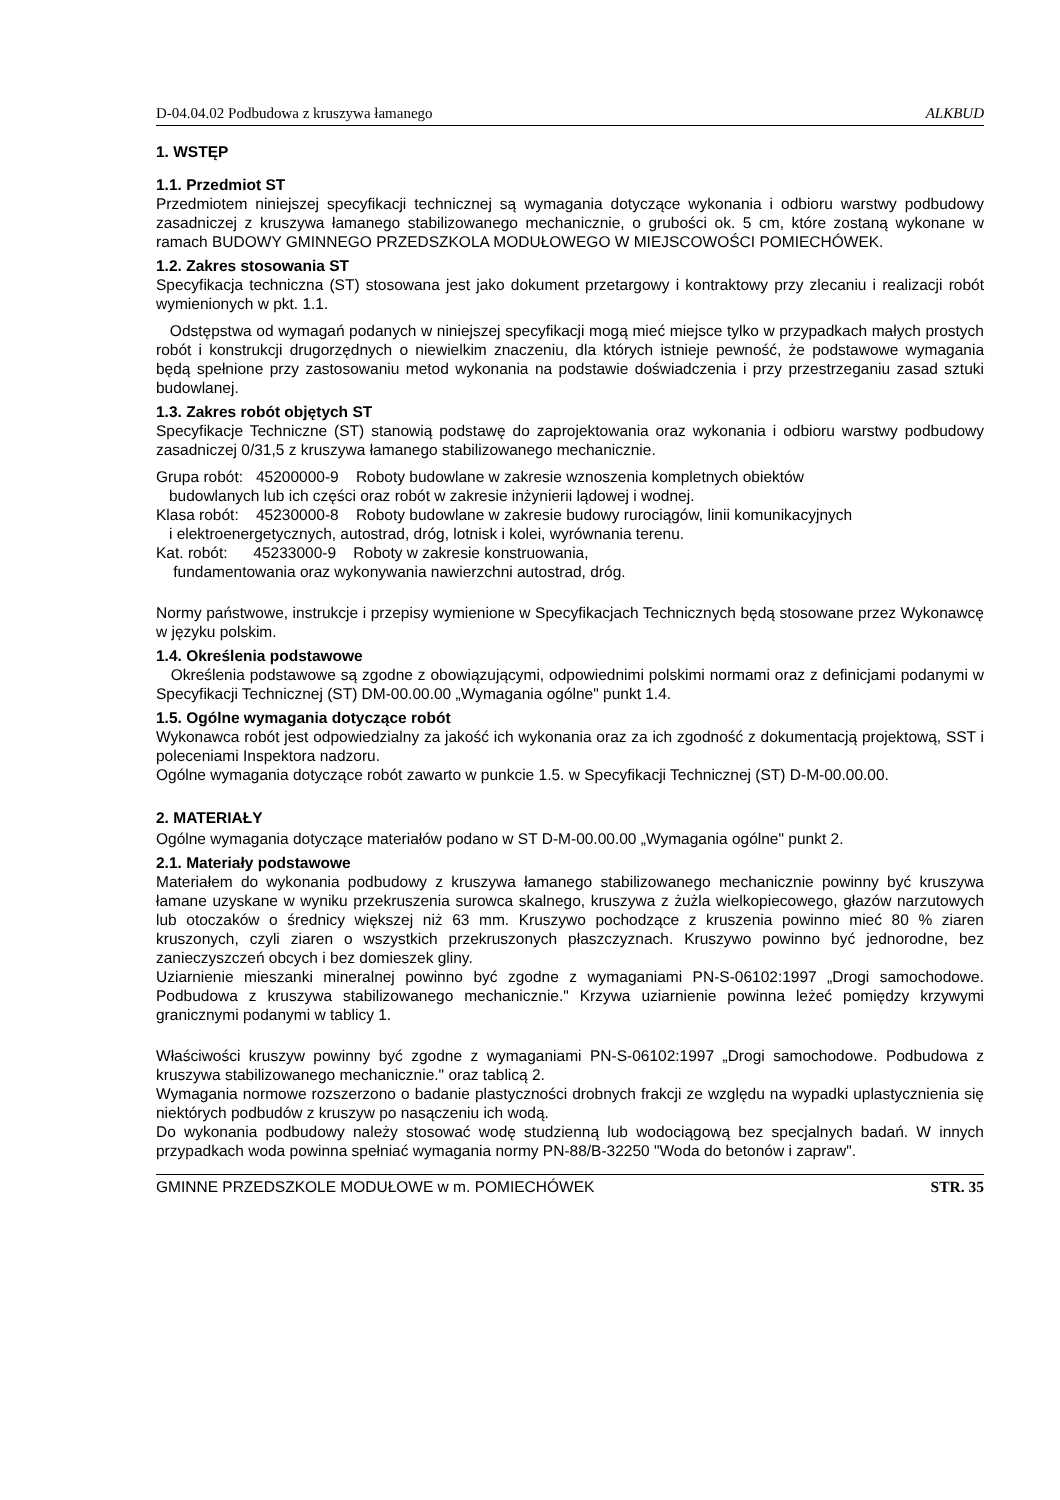D-04.04.02 Podbudowa z kruszywa łamanego ALKBUD
1. WSTĘP
1.1. Przedmiot ST
Przedmiotem niniejszej specyfikacji technicznej są wymagania dotyczące wykonania i odbioru warstwy podbudowy zasadniczej z kruszywa łamanego stabilizowanego mechanicznie, o grubości ok. 5 cm, które zostaną wykonane w ramach BUDOWY GMINNEGO PRZEDSZKOLA MODUŁOWEGO W MIEJSCOWOŚCI POMIECHÓWEK.
1.2. Zakres stosowania ST
Specyfikacja techniczna (ST) stosowana jest jako dokument przetargowy i kontraktowy przy zlecaniu i realizacji robót wymienionych w pkt. 1.1.
Odstępstwa od wymagań podanych w niniejszej specyfikacji mogą mieć miejsce tylko w przypadkach małych prostych robót i konstrukcji drugorzędnych o niewielkim znaczeniu, dla których istnieje pewność, że podstawowe wymagania będą spełnione przy zastosowaniu metod wykonania na podstawie doświadczenia i przy przestrzeganiu zasad sztuki budowlanej.
1.3. Zakres robót objętych ST
Specyfikacje Techniczne (ST) stanowią podstawę do zaprojektowania oraz wykonania i odbioru warstwy podbudowy zasadniczej 0/31,5 z kruszywa łamanego stabilizowanego mechanicznie.
Grupa robót: 45200000-9 Roboty budowlane w zakresie wznoszenia kompletnych obiektów
budowlanych lub ich części oraz robót w zakresie inżynierii lądowej i wodnej.
Klasa robót: 45230000-8 Roboty budowlane w zakresie budowy rurociągów, linii komunikacyjnych
i elektroenergetycznych, autostrad, dróg, lotnisk i kolei, wyrównania terenu.
Kat. robót: 45233000-9 Roboty w zakresie konstruowania,
fundamentowania oraz wykonywania nawierzchni autostrad, dróg.
Normy państwowe, instrukcje i przepisy wymienione w Specyfikacjach Technicznych będą stosowane przez Wykonawcę w języku polskim.
1.4. Określenia podstawowe
Określenia podstawowe są zgodne z obowiązującymi, odpowiednimi polskimi normami oraz z definicjami podanymi w Specyfikacji Technicznej (ST) DM-00.00.00 „Wymagania ogólne" punkt 1.4.
1.5. Ogólne wymagania dotyczące robót
Wykonawca robót jest odpowiedzialny za jakość ich wykonania oraz za ich zgodność z dokumentacją projektową, SST i poleceniami Inspektora nadzoru.
Ogólne wymagania dotyczące robót zawarto w punkcie 1.5. w Specyfikacji Technicznej (ST) D-M-00.00.00.
2. MATERIAŁY
Ogólne wymagania dotyczące materiałów podano w ST D-M-00.00.00 „Wymagania ogólne" punkt 2.
2.1. Materiały podstawowe
Materiałem do wykonania podbudowy z kruszywa łamanego stabilizowanego mechanicznie powinny być kruszywa łamane uzyskane w wyniku przekruszenia surowca skalnego, kruszywa z żużla wielkopiecowego, głazów narzutowych lub otoczaków o średnicy większej niż 63 mm. Kruszywo pochodzące z kruszenia powinno mieć 80 % ziaren kruszonych, czyli ziaren o wszystkich przekruszonych płaszczyznach. Kruszywo powinno być jednorodne, bez zanieczyszczeń obcych i bez domieszek gliny.
Uziarnienie mieszanki mineralnej powinno być zgodne z wymaganiami PN-S-06102:1997 „Drogi samochodowe. Podbudowa z kruszywa stabilizowanego mechanicznie." Krzywa uziarnienie powinna leżeć pomiędzy krzywymi granicznymi podanymi w tablicy 1.
Właściwości kruszyw powinny być zgodne z wymaganiami PN-S-06102:1997 „Drogi samochodowe. Podbudowa z kruszywa stabilizowanego mechanicznie." oraz tablicą 2.
Wymagania normowe rozszerzono o badanie plastyczności drobnych frakcji ze względu na wypadki uplastycznienia się niektórych podbudów z kruszyw po nasączeniu ich wodą.
Do wykonania podbudowy należy stosować wodę studzienną lub wodociągową bez specjalnych badań. W innych przypadkach woda powinna spełniać wymagania normy PN-88/B-32250 "Woda do betonów i zapraw".
GMINNE PRZEDSZKOLE MODUŁOWE w m. POMIECHÓWEK STR. 35